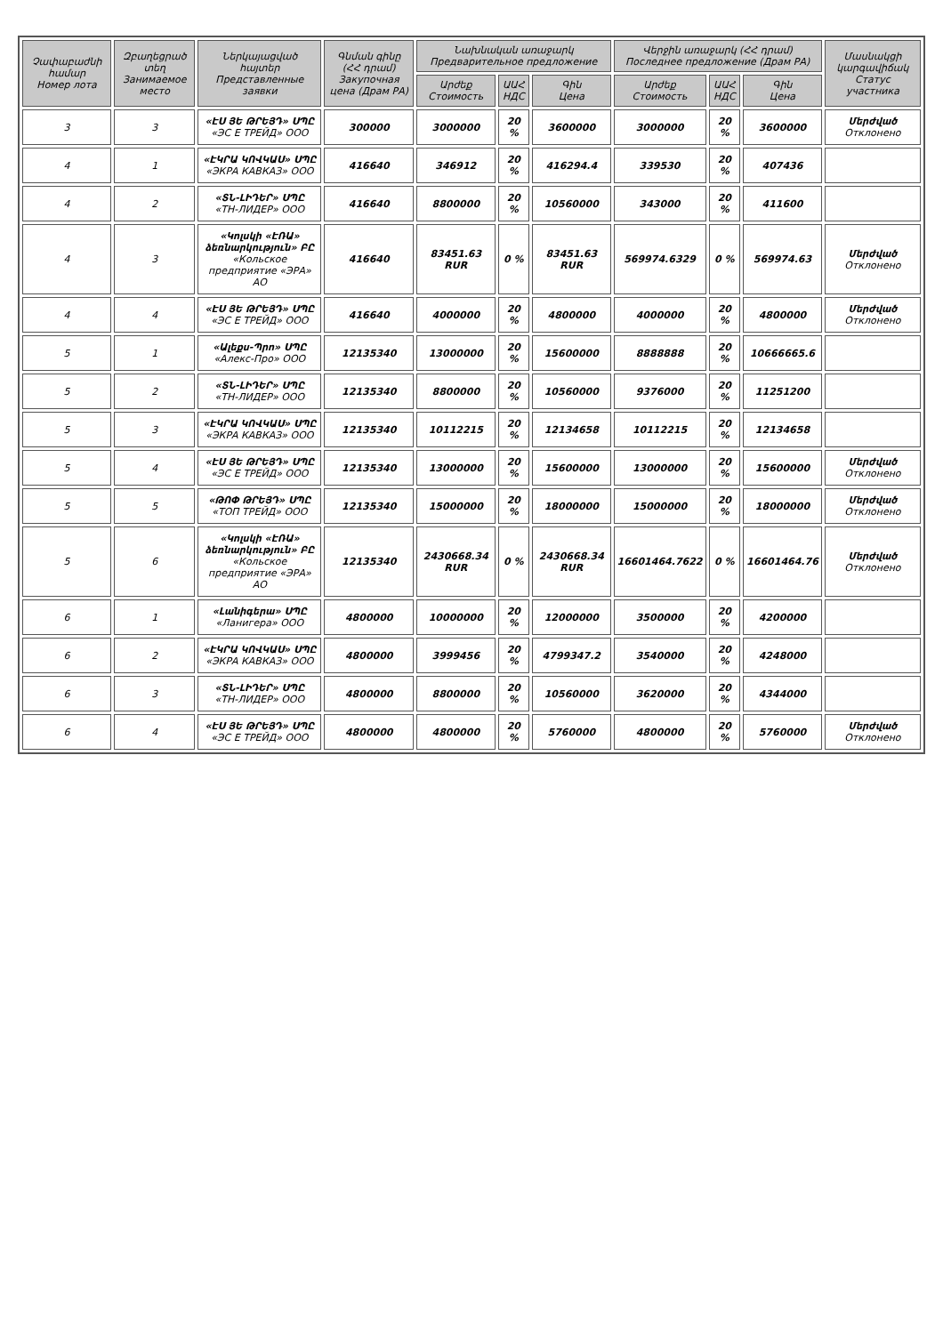| Չափաբաժնի համար Номер лота | Զբաղեցրած տեղ Занимаемое место | Ներկայացված հայտեր Представленные заявки | Գնման գինը (ՀՀ դրամ) Закупочная цена (Драм РА) | Նախնական առաջարկ Предварительное предложение | | | Վերջին առաջարկ (ՀՀ դրամ) Последнее предложение (Драм РА) | | | Մասնակցի կարգավիճակ Статус участника |
| --- | --- | --- | --- | --- | --- | --- | --- | --- | --- | --- |
| | | | | Արժեք Стоимость | ԱԱՀ НДС | Գին Цена | Արժեք Стоимость | ԱԱՀ НДС | Գին Цена | |
| 3 | 3 | «ԷՍ ՅԵ ԹՐԵՅԴ» ՍՊԸ «ЭС Е ТРЕЙД» ООО | 300000 | 3000000 | 20 % | 3600000 | 3000000 | 20 % | 3600000 | Մերժված Отклонено |
| 4 | 1 | «ԷԿՐԱ ԿՈՎԿԱՍ» ՍՊԸ «ЭКРА КАВКАЗ» ООО | 416640 | 346912 | 20 % | 416294.4 | 339530 | 20 % | 407436 | |
| 4 | 2 | «ՏՆ-ԼԻԴԵՐ» ՍՊԸ «ТН-ЛИДЕР» ООО | 416640 | 8800000 | 20 % | 10560000 | 343000 | 20 % | 411600 | |
| 4 | 3 | «Կոլսկի «ԷՌԱ» ձեռնարկություն» ԲԸ «Кольское предприятие «ЭРА» АО | 416640 | 83451.63 RUR | 0 % | 83451.63 RUR | 569974.6329 | 0 % | 569974.63 | Մերժված Отклонено |
| 4 | 4 | «ԷՍ ՅԵ ԹՐԵՅԴ» ՍՊԸ «ЭС Е ТРЕЙД» ООО | 416640 | 4000000 | 20 % | 4800000 | 4000000 | 20 % | 4800000 | Մերժված Отклонено |
| 5 | 1 | «Ալեքս-Պրո» ՍՊԸ «Алекс-Про» ООО | 12135340 | 13000000 | 20 % | 15600000 | 8888888 | 20 % | 10666665.6 | |
| 5 | 2 | «ՏՆ-ԼԻԴԵՐ» ՍՊԸ «ТН-ЛИДЕР» ООО | 12135340 | 8800000 | 20 % | 10560000 | 9376000 | 20 % | 11251200 | |
| 5 | 3 | «ԷԿՐԱ ԿՈՎԿԱՍ» ՍՊԸ «ЭКРА КАВКАЗ» ООО | 12135340 | 10112215 | 20 % | 12134658 | 10112215 | 20 % | 12134658 | |
| 5 | 4 | «ԷՍ ՅԵ ԹՐԵՅԴ» ՍՊԸ «ЭС Е ТРЕЙД» ООО | 12135340 | 13000000 | 20 % | 15600000 | 13000000 | 20 % | 15600000 | Մերժված Отклонено |
| 5 | 5 | «ԹՈՓ ԹՐԵՅԴ» ՍՊԸ «ТОП ТРЕЙД» ООО | 12135340 | 15000000 | 20 % | 18000000 | 15000000 | 20 % | 18000000 | Մերժված Отклонено |
| 5 | 6 | «Կոլսկի «ԷՌԱ» ձեռնարկություն» ԲԸ «Кольское предприятие «ЭРА» АО | 12135340 | 2430668.34 RUR | 0 % | 2430668.34 RUR | 16601464.7622 | 0 % | 16601464.76 | Մերժված Отклонено |
| 6 | 1 | «Լանիգերա» ՍՊԸ «Ланигера» ООО | 4800000 | 10000000 | 20 % | 12000000 | 3500000 | 20 % | 4200000 | |
| 6 | 2 | «ԷԿՐԱ ԿՈՎԿԱՍ» ՍՊԸ «ЭКРА КАВКАЗ» ООО | 4800000 | 3999456 | 20 % | 4799347.2 | 3540000 | 20 % | 4248000 | |
| 6 | 3 | «ՏՆ-ԼԻԴԵՐ» ՍՊԸ «ТН-ЛИДЕР» ООО | 4800000 | 8800000 | 20 % | 10560000 | 3620000 | 20 % | 4344000 | |
| 6 | 4 | «ԷՍ ՅԵ ԹՐԵՅԴ» ՍՊԸ «ЭС Е ТРЕЙД» ООО | 4800000 | 4800000 | 20 % | 5760000 | 4800000 | 20 % | 5760000 | Մերժված Отклонено |